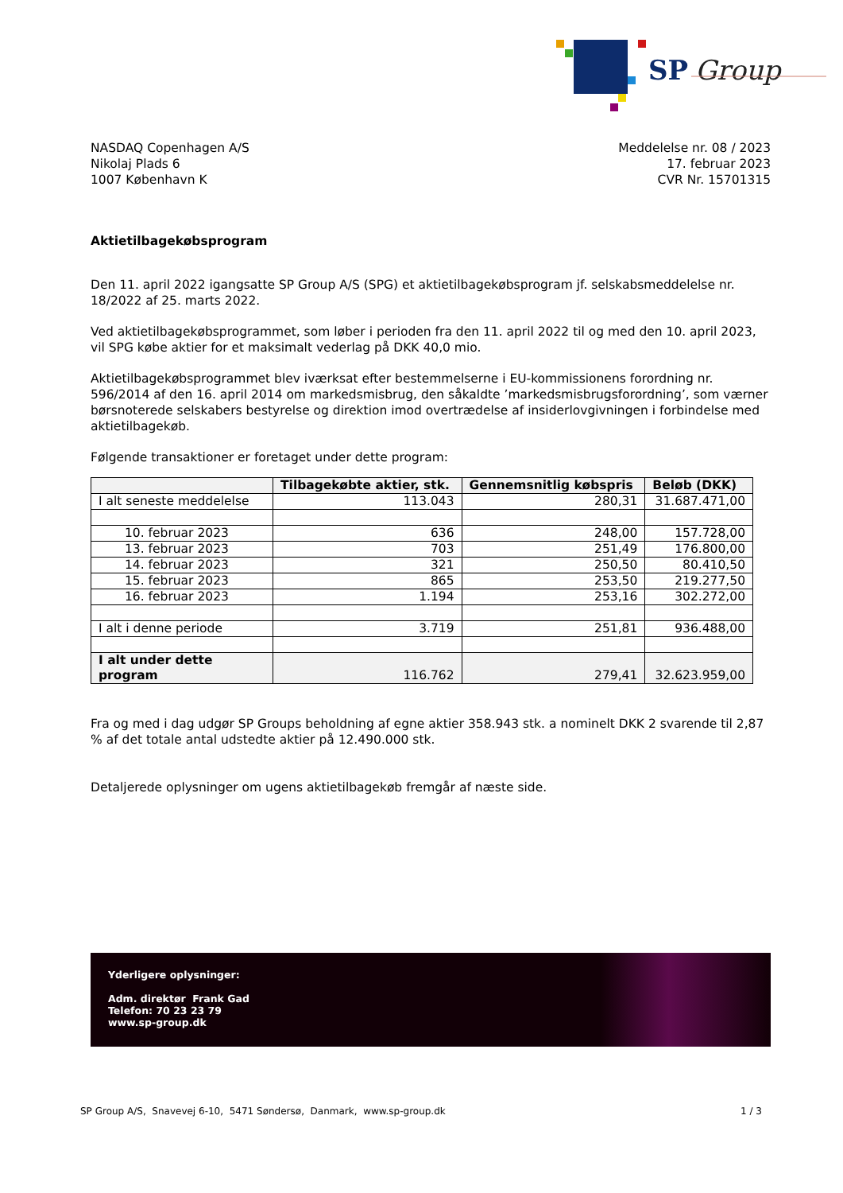SP
Group
NASDAQ Copenhagen A/S
Nikolaj Plads 6
1007 København K
Meddelelse nr. 08 / 2023
17. februar 2023
CVR Nr. 15701315
Aktietilbagekøbsprogram
Den 11. april 2022 igangsatte SP Group A/S (SPG) et aktietilbagekøbsprogram jf. selskabsmeddelelse nr. 18/2022 af 25. marts 2022.
Ved aktietilbagekøbsprogrammet, som løber i perioden fra den 11. april 2022 til og med den 10. april 2023, vil SPG købe aktier for et maksimalt vederlag på DKK 40,0 mio.
Aktietilbagekøbsprogrammet blev iværksat efter bestemmelserne i EU-kommissionens forordning nr. 596/2014 af den 16. april 2014 om markedsmisbrug, den såkaldte ’markedsmisbrugsforordning’, som værner børsnoterede selskabers bestyrelse og direktion imod overtrædelse af insiderlovgivningen i forbindelse med aktietilbagekøb.
Følgende transaktioner er foretaget under dette program:
| | Tilbagekøbte aktier, stk. | Gennemsnitlig købspris | Beløb (DKK) |
| --- | --- | --- | --- |
| I alt seneste meddelelse | 113.043 | 280,31 | 31.687.471,00 |
| 10. februar 2023 | 636 | 248,00 | 157.728,00 |
| 13. februar 2023 | 703 | 251,49 | 176.800,00 |
| 14. februar 2023 | 321 | 250,50 | 80.410,50 |
| 15. februar 2023 | 865 | 253,50 | 219.277,50 |
| 16. februar 2023 | 1.194 | 253,16 | 302.272,00 |
| I alt i denne periode | 3.719 | 251,81 | 936.488,00 |
| I alt under dette program | 116.762 | 279,41 | 32.623.959,00 |
Fra og med i dag udgør SP Groups beholdning af egne aktier 358.943 stk. a nominelt DKK 2 svarende til 2,87 % af det totale antal udstedte aktier på 12.490.000 stk.
Detaljerede oplysninger om ugens aktietilbagekøb fremgår af næste side.
Yderligere oplysninger:
Adm. direktør Frank Gad
Telefon: 70 23 23 79
www.sp-group.dk
SP Group A/S, Snavevej 6-10, 5471 Søndersø, Danmark, www.sp-group.dk 1 / 3